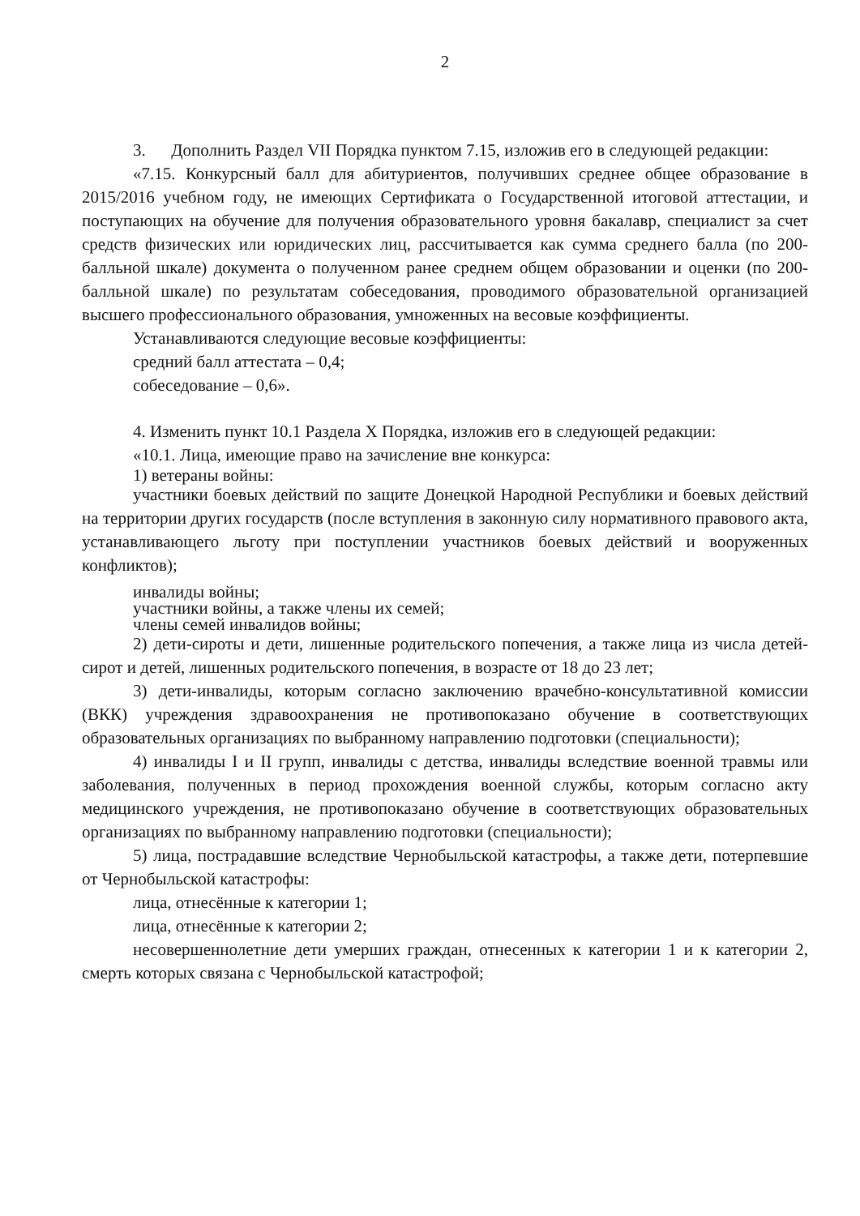2
3. Дополнить Раздел VII Порядка пунктом 7.15, изложив его в следующей редакции:
«7.15. Конкурсный балл для абитуриентов, получивших среднее общее образование в 2015/2016 учебном году, не имеющих Сертификата о Государственной итоговой аттестации, и поступающих на обучение для получения образовательного уровня бакалавр, специалист за счет средств физических или юридических лиц, рассчитывается как сумма среднего балла (по 200-балльной шкале) документа о полученном ранее среднем общем образовании и оценки (по 200-балльной шкале) по результатам собеседования, проводимого образовательной организацией высшего профессионального образования, умноженных на весовые коэффициенты.
Устанавливаются следующие весовые коэффициенты:
средний балл аттестата – 0,4;
собеседование – 0,6».
4. Изменить пункт 10.1 Раздела X Порядка, изложив его в следующей редакции:
«10.1. Лица, имеющие право на зачисление вне конкурса:
1) ветераны войны:
участники боевых действий по защите Донецкой Народной Республики и боевых действий на территории других государств (после вступления в законную силу нормативного правового акта, устанавливающего льготу при поступлении участников боевых действий и вооруженных конфликтов);
инвалиды войны;
участники войны, а также члены их семей;
члены семей инвалидов войны;
2) дети-сироты и дети, лишенные родительского попечения, а также лица из числа детей-сирот и детей, лишенных родительского попечения, в возрасте от 18 до 23 лет;
3) дети-инвалиды, которым согласно заключению врачебно-консультативной комиссии (ВКК) учреждения здравоохранения не противопоказано обучение в соответствующих образовательных организациях по выбранному направлению подготовки (специальности);
4) инвалиды I и II групп, инвалиды с детства, инвалиды вследствие военной травмы или заболевания, полученных в период прохождения военной службы, которым согласно акту медицинского учреждения, не противопоказано обучение в соответствующих образовательных организациях по выбранному направлению подготовки (специальности);
5) лица, пострадавшие вследствие Чернобыльской катастрофы, а также дети, потерпевшие от Чернобыльской катастрофы:
лица, отнесённые к категории 1;
лица, отнесённые к категории 2;
несовершеннолетние дети умерших граждан, отнесенных к категории 1 и к категории 2, смерть которых связана с Чернобыльской катастрофой;